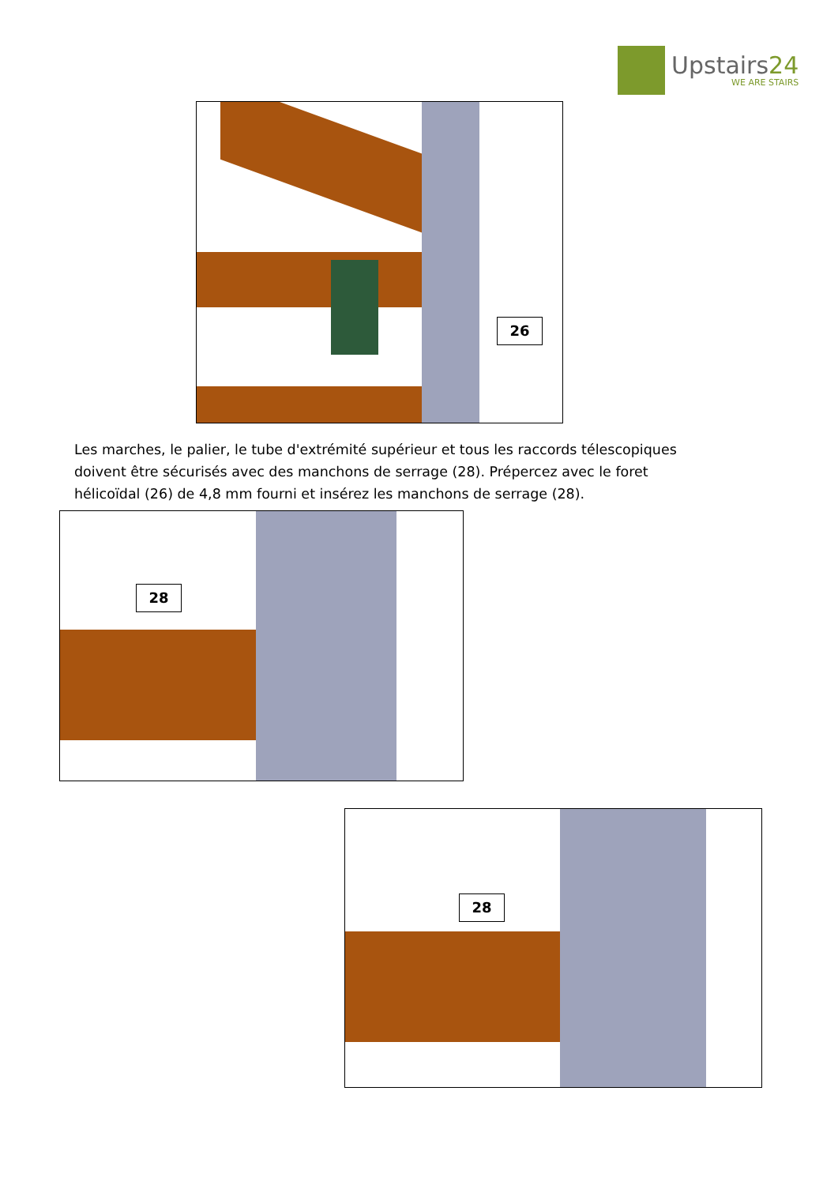Upstairs24
WE ARE STAIRS
26
Les marches, le palier, le tube d'extrémité supérieur et tous les raccords télescopiques doivent être sécurisés avec des manchons de serrage (28). Prépercez avec le foret hélicoïdal (26) de 4,8 mm fourni et insérez les manchons de serrage (28).
28
28